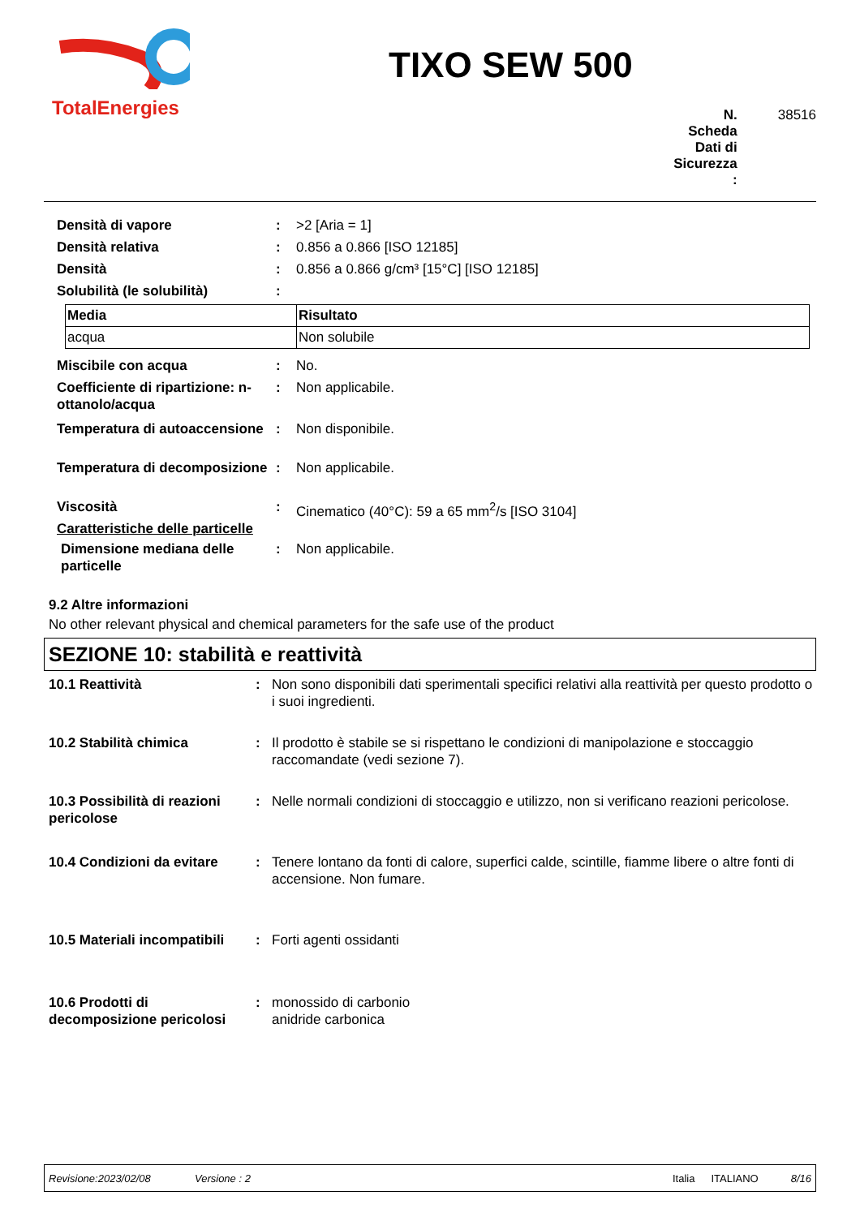TotalEnergies
TIXO SEW 500
N.
Scheda
Dati di
Sicurezza:
38516
Densità di vapore : >2 [Aria = 1]
Densità relativa : 0.856 a 0.866 [ISO 12185]
Densità : 0.856 a 0.866 g/cm³ [15°C] [ISO 12185]
Solubilità (le solubilità) :
| Media | Risultato |
| --- | --- |
| acqua | Non solubile |
Miscibile con acqua : No.
Coefficiente di ripartizione: n-ottanolo/acqua
: Non applicabile.
Temperatura di autoaccensione
: Non disponibile.
Temperatura di decomposizione
: Non applicabile.
Viscosità : Cinematico (40°C): 59 a 65 mm<sup>2</sup>/s [ISO 3104]
Caratteristiche delle particelle
Dimensione mediana delle particelle
: Non applicabile.
9.2 Altre informazioni
No other relevant physical and chemical parameters for the safe use of the product
SEZIONE 10: stabilità e reattività
10.1 Reattività : Non sono disponibili dati sperimentali specifici relativi alla reattività per questo prodotto o i suoi ingredienti.
10.2 Stabilità chimica : Il prodotto è stabile se si rispettano le condizioni di manipolazione e stoccaggio raccomandate (vedi sezione 7).
10.3 Possibilità di reazioni pericolose
: Nelle normali condizioni di stoccaggio e utilizzo, non si verificano reazioni pericolose.
10.4 Condizioni da evitare
: Tenere lontano da fonti di calore, superfici calde, scintille, fiamme libere o altre fonti di accensione. Non fumare.
10.5 Materiali incompatibili
: Forti agenti ossidanti
10.6 Prodotti di decomposizione pericolosi
: monossido di carbonio
anidride carbonica
Revisione:2023/02/08 Versione : 2 Italia ITALIANO 8/16